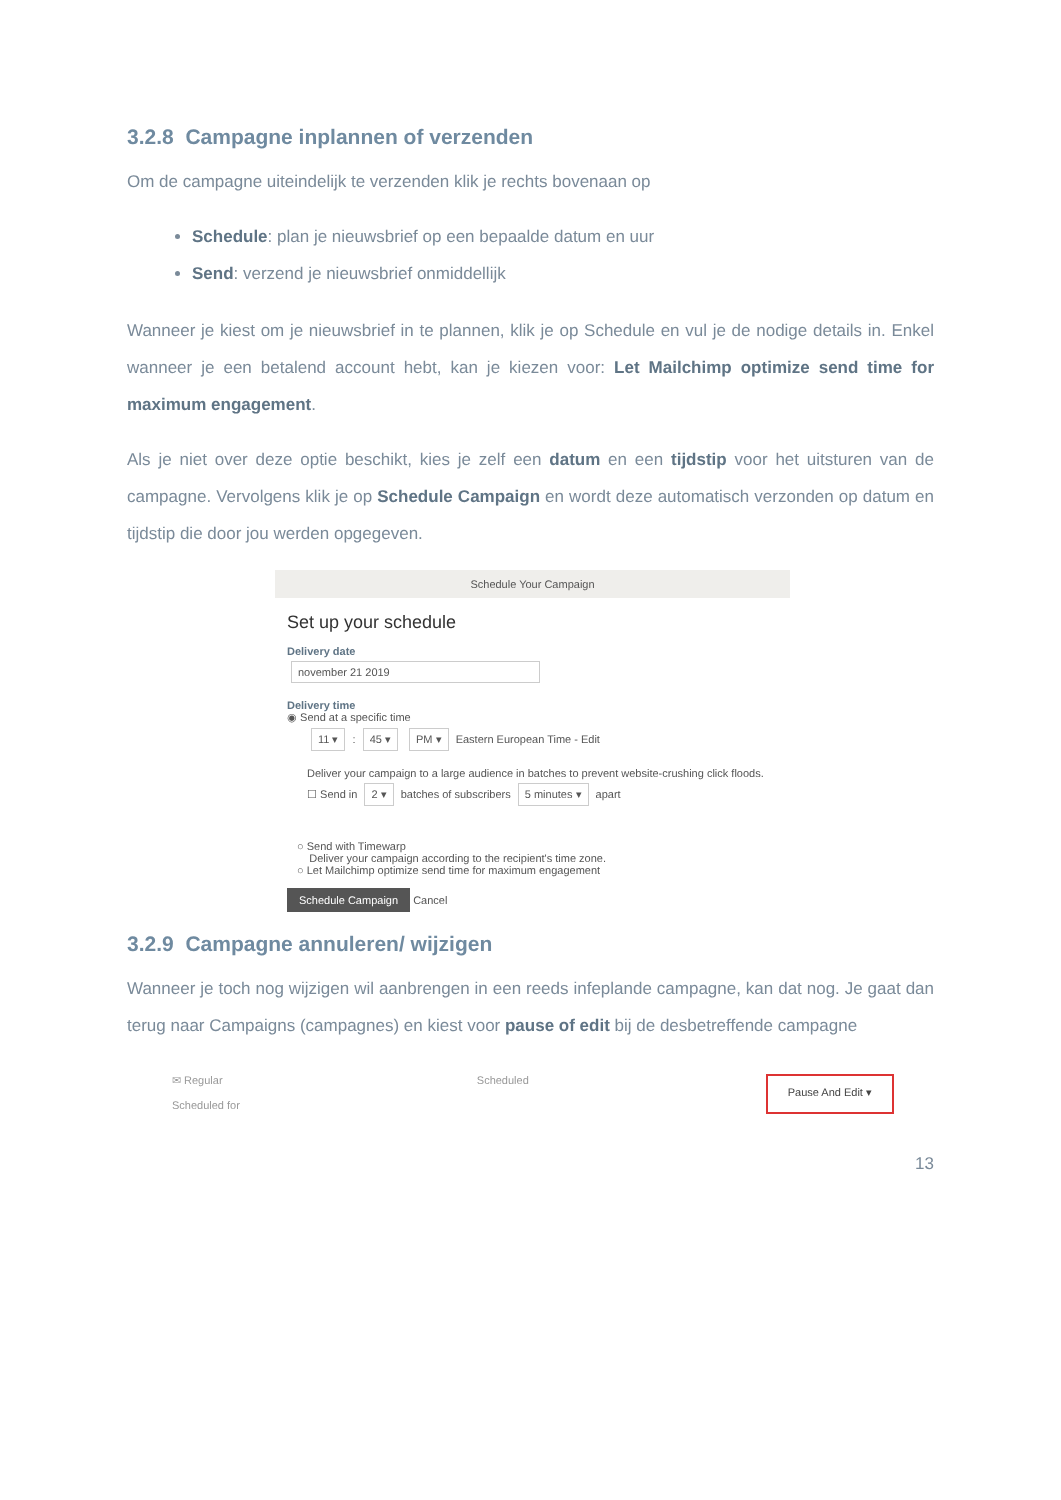3.2.8 Campagne inplannen of verzenden
Om de campagne uiteindelijk te verzenden klik je rechts bovenaan op
Schedule: plan je nieuwsbrief op een bepaalde datum en uur
Send: verzend je nieuwsbrief onmiddellijk
Wanneer je kiest om je nieuwsbrief in te plannen, klik je op Schedule en vul je de nodige details in. Enkel wanneer je een betalend account hebt, kan je kiezen voor: Let Mailchimp optimize send time for maximum engagement.
Als je niet over deze optie beschikt, kies je zelf een datum en een tijdstip voor het uitsturen van de campagne. Vervolgens klik je op Schedule Campaign en wordt deze automatisch verzonden op datum en tijdstip die door jou werden opgegeven.
Schedule Your Campaign
Set up your schedule
Delivery date
november 21 2019
Delivery time
◉ Send at a specific time
11 ▾ : 45 ▾ PM ▾ Eastern European Time - Edit
Deliver your campaign to a large audience in batches to prevent website-crushing click floods.
☐ Send in 2 ▾ batches of subscribers 5 minutes ▾ apart
○ Send with Timewarp
Deliver your campaign according to the recipient's time zone.
○ Let Mailchimp optimize send time for maximum engagement
Schedule Campaign Cancel
3.2.9 Campagne annuleren/ wijzigen
Wanneer je toch nog wijzigen wil aanbrengen in een reeds infeplande campagne, kan dat nog. Je gaat dan terug naar Campaigns (campagnes) en kiest voor pause of edit bij de desbetreffende campagne
✉ Regular
Scheduled for
Scheduled
Pause And Edit ▾
13